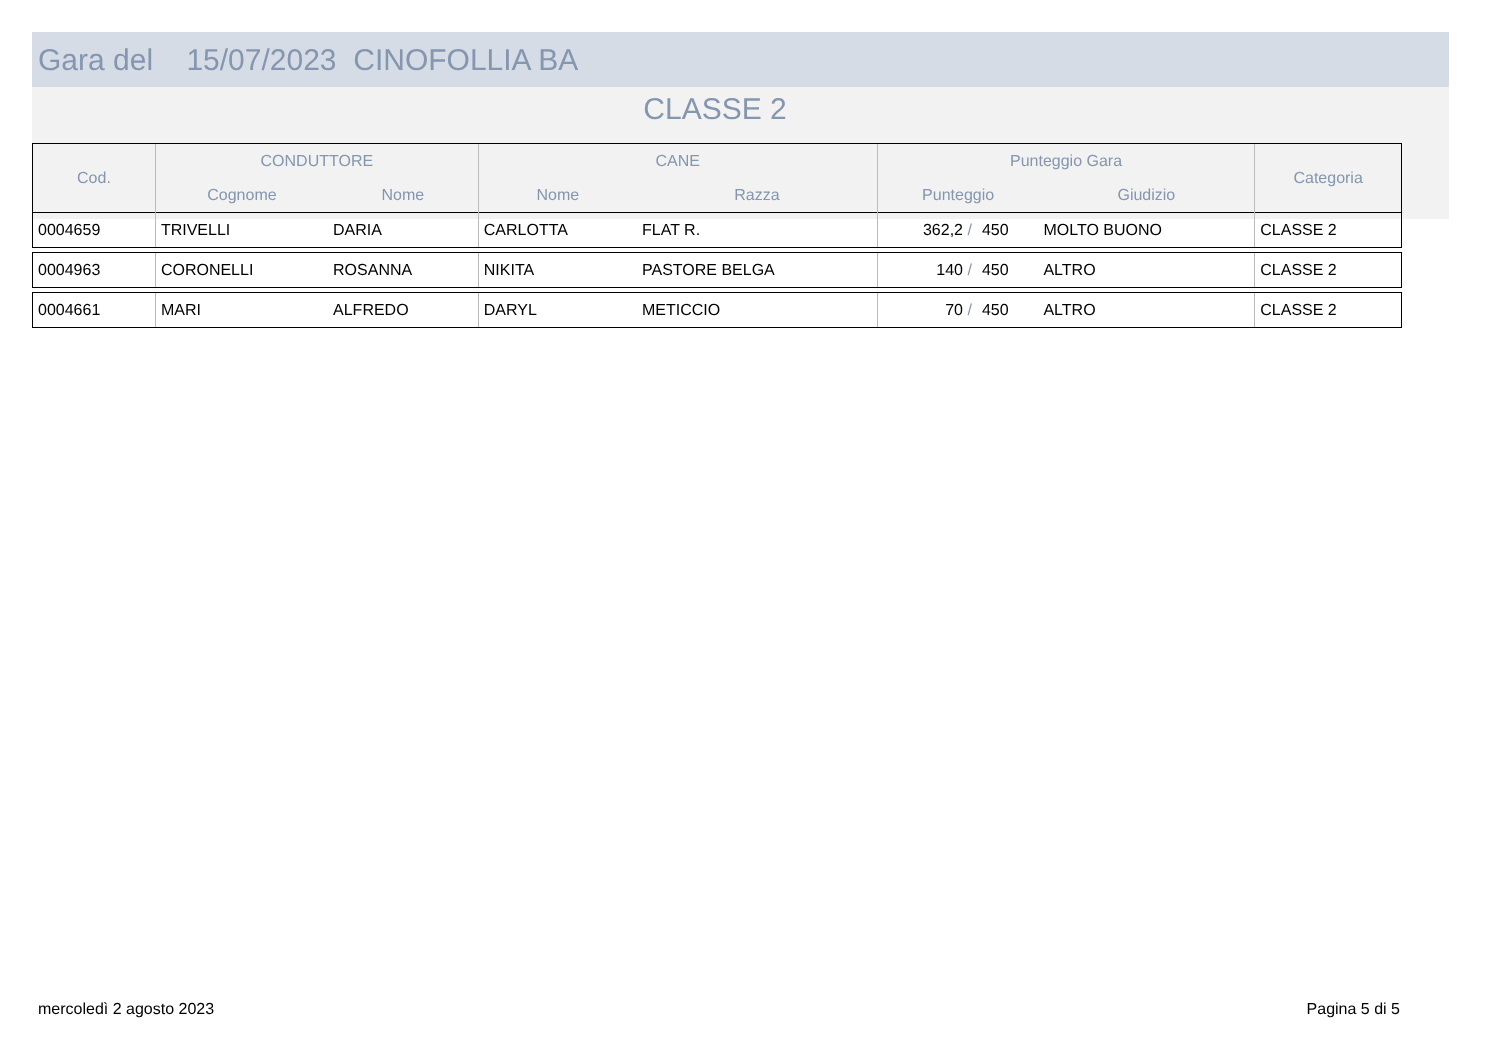Gara del 15/07/2023 CINOFOLLIA BA
CLASSE 2
| Cod. | CONDUTTORE | | CANE | | Punteggio Gara | | | Categoria |
| --- | --- | --- | --- | --- | --- | --- | --- | --- |
| | Cognome | Nome | Nome | Razza | Punteggio | | Giudizio | |
| 0004659 | TRIVELLI | DARIA | CARLOTTA | FLAT R. | 362,2 / | 450 | MOLTO BUONO | CLASSE 2 |
| 0004963 | CORONELLI | ROSANNA | NIKITA | PASTORE BELGA | 140 / | 450 | ALTRO | CLASSE 2 |
| 0004661 | MARI | ALFREDO | DARYL | METICCIO | 70 / | 450 | ALTRO | CLASSE 2 |
mercoledì 2 agosto 2023 Pagina 5 di 5